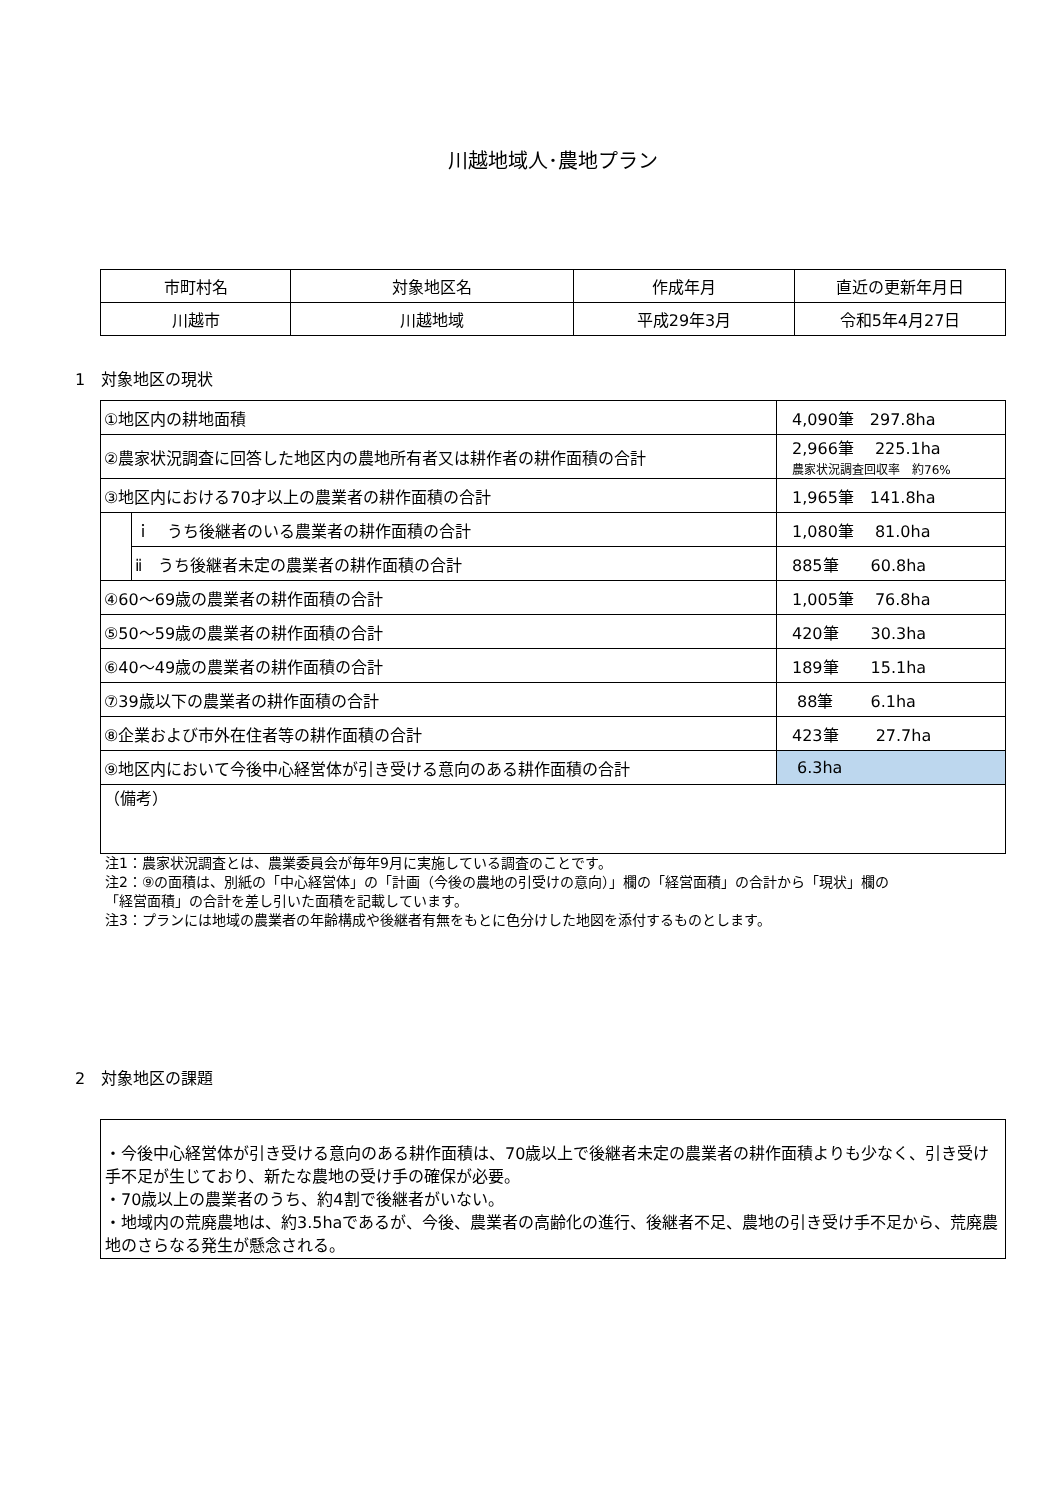川越地域人･農地プラン
| 市町村名 | 対象地区名 | 作成年月 | 直近の更新年月日 |
| --- | --- | --- | --- |
| 川越市 | 川越地域 | 平成29年3月 | 令和5年4月27日 |
1　対象地区の現状
| ①地区内の耕地面積 | | 4,090筆 297.8ha |
| ②農家状況調査に回答した地区内の農地所有者又は耕作者の耕作面積の合計 | | 2,966筆 225.1ha 農家状況調査回収率 約76% |
| ③地区内における70才以上の農業者の耕作面積の合計 | | 1,965筆 141.8ha |
| | ｉ うち後継者のいる農業者の耕作面積の合計 | 1,080筆 81.0ha |
| | ⅱ うち後継者未定の農業者の耕作面積の合計 | 885筆 60.8ha |
| ④60～69歳の農業者の耕作面積の合計 | | 1,005筆 76.8ha |
| ⑤50～59歳の農業者の耕作面積の合計 | | 420筆 30.3ha |
| ⑥40～49歳の農業者の耕作面積の合計 | | 189筆 15.1ha |
| ⑦39歳以下の農業者の耕作面積の合計 | | 88筆 6.1ha |
| ⑧企業および市外在住者等の耕作面積の合計 | | 423筆 27.7ha |
| ⑨地区内において今後中心経営体が引き受ける意向のある耕作面積の合計 | | 6.3ha |
| （備考） | | |
注1：農家状況調査とは、農業委員会が毎年9月に実施している調査のことです。
注2：⑨の面積は、別紙の「中心経営体」の「計画（今後の農地の引受けの意向）」欄の「経営面積」の合計から「現状」欄の
「経営面積」の合計を差し引いた面積を記載しています。
注3：プランには地域の農業者の年齢構成や後継者有無をもとに色分けした地図を添付するものとします。
2　対象地区の課題
・今後中心経営体が引き受ける意向のある耕作面積は、70歳以上で後継者未定の農業者の耕作面積よりも少なく、引き受け手不足が生じており、新たな農地の受け手の確保が必要。
・70歳以上の農業者のうち、約4割で後継者がいない。
・地域内の荒廃農地は、約3.5haであるが、今後、農業者の高齢化の進行、後継者不足、農地の引き受け手不足から、荒廃農地のさらなる発生が懸念される。